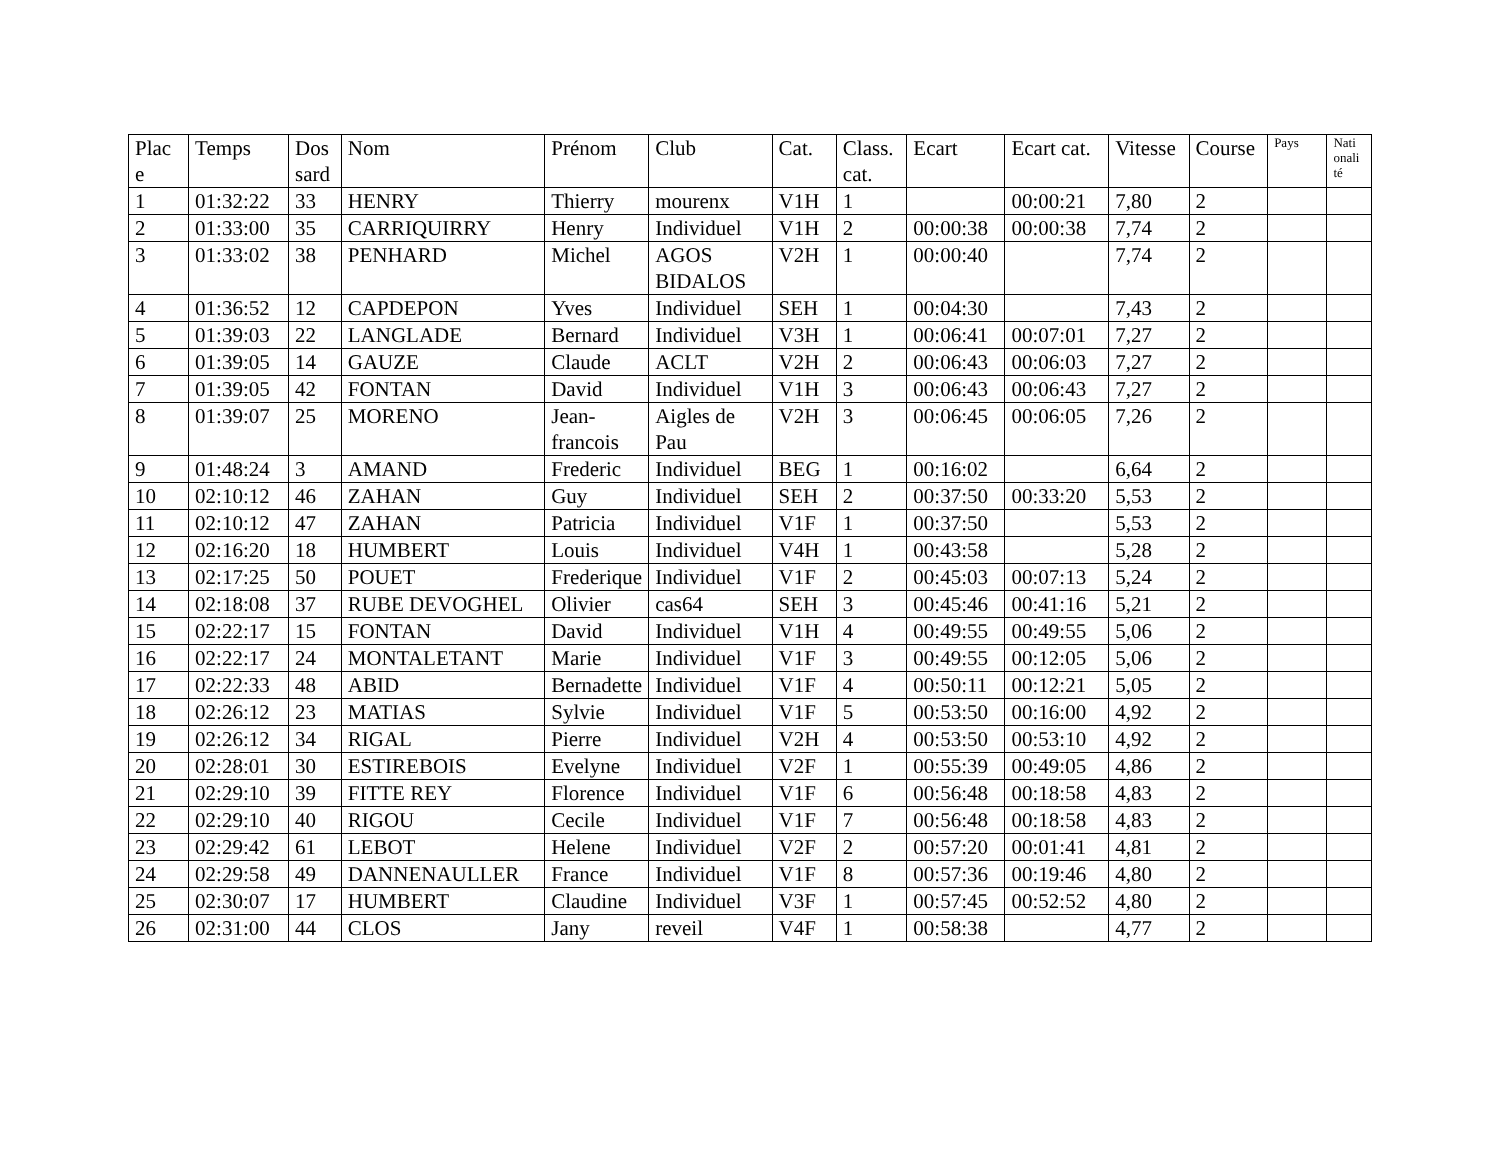| Plac e | Temps | Dos sard | Nom | Prénom | Club | Cat. | Class. cat. | Ecart | Ecart cat. | Vitesse | Course | Pays | Nati onali té |
| --- | --- | --- | --- | --- | --- | --- | --- | --- | --- | --- | --- | --- | --- |
| 1 | 01:32:22 | 33 | HENRY | Thierry | mourenx | V1H | 1 | | 00:00:21 | 7,80 | 2 | | |
| 2 | 01:33:00 | 35 | CARRIQUIRRY | Henry | Individuel | V1H | 2 | 00:00:38 | 00:00:38 | 7,74 | 2 | | |
| 3 | 01:33:02 | 38 | PENHARD | Michel | AGOS BIDALOS | V2H | 1 | 00:00:40 | | 7,74 | 2 | | |
| 4 | 01:36:52 | 12 | CAPDEPON | Yves | Individuel | SEH | 1 | 00:04:30 | | 7,43 | 2 | | |
| 5 | 01:39:03 | 22 | LANGLADE | Bernard | Individuel | V3H | 1 | 00:06:41 | 00:07:01 | 7,27 | 2 | | |
| 6 | 01:39:05 | 14 | GAUZE | Claude | ACLT | V2H | 2 | 00:06:43 | 00:06:03 | 7,27 | 2 | | |
| 7 | 01:39:05 | 42 | FONTAN | David | Individuel | V1H | 3 | 00:06:43 | 00:06:43 | 7,27 | 2 | | |
| 8 | 01:39:07 | 25 | MORENO | Jean-francois | Aigles de Pau | V2H | 3 | 00:06:45 | 00:06:05 | 7,26 | 2 | | |
| 9 | 01:48:24 | 3 | AMAND | Frederic | Individuel | BEG | 1 | 00:16:02 | | 6,64 | 2 | | |
| 10 | 02:10:12 | 46 | ZAHAN | Guy | Individuel | SEH | 2 | 00:37:50 | 00:33:20 | 5,53 | 2 | | |
| 11 | 02:10:12 | 47 | ZAHAN | Patricia | Individuel | V1F | 1 | 00:37:50 | | 5,53 | 2 | | |
| 12 | 02:16:20 | 18 | HUMBERT | Louis | Individuel | V4H | 1 | 00:43:58 | | 5,28 | 2 | | |
| 13 | 02:17:25 | 50 | POUET | Frederique | Individuel | V1F | 2 | 00:45:03 | 00:07:13 | 5,24 | 2 | | |
| 14 | 02:18:08 | 37 | RUBE DEVOGHEL | Olivier | cas64 | SEH | 3 | 00:45:46 | 00:41:16 | 5,21 | 2 | | |
| 15 | 02:22:17 | 15 | FONTAN | David | Individuel | V1H | 4 | 00:49:55 | 00:49:55 | 5,06 | 2 | | |
| 16 | 02:22:17 | 24 | MONTALETANT | Marie | Individuel | V1F | 3 | 00:49:55 | 00:12:05 | 5,06 | 2 | | |
| 17 | 02:22:33 | 48 | ABID | Bernadette | Individuel | V1F | 4 | 00:50:11 | 00:12:21 | 5,05 | 2 | | |
| 18 | 02:26:12 | 23 | MATIAS | Sylvie | Individuel | V1F | 5 | 00:53:50 | 00:16:00 | 4,92 | 2 | | |
| 19 | 02:26:12 | 34 | RIGAL | Pierre | Individuel | V2H | 4 | 00:53:50 | 00:53:10 | 4,92 | 2 | | |
| 20 | 02:28:01 | 30 | ESTIREBOIS | Evelyne | Individuel | V2F | 1 | 00:55:39 | 00:49:05 | 4,86 | 2 | | |
| 21 | 02:29:10 | 39 | FITTE REY | Florence | Individuel | V1F | 6 | 00:56:48 | 00:18:58 | 4,83 | 2 | | |
| 22 | 02:29:10 | 40 | RIGOU | Cecile | Individuel | V1F | 7 | 00:56:48 | 00:18:58 | 4,83 | 2 | | |
| 23 | 02:29:42 | 61 | LEBOT | Helene | Individuel | V2F | 2 | 00:57:20 | 00:01:41 | 4,81 | 2 | | |
| 24 | 02:29:58 | 49 | DANNENAULLER | France | Individuel | V1F | 8 | 00:57:36 | 00:19:46 | 4,80 | 2 | | |
| 25 | 02:30:07 | 17 | HUMBERT | Claudine | Individuel | V3F | 1 | 00:57:45 | 00:52:52 | 4,80 | 2 | | |
| 26 | 02:31:00 | 44 | CLOS | Jany | reveil | V4F | 1 | 00:58:38 | | 4,77 | 2 | | |